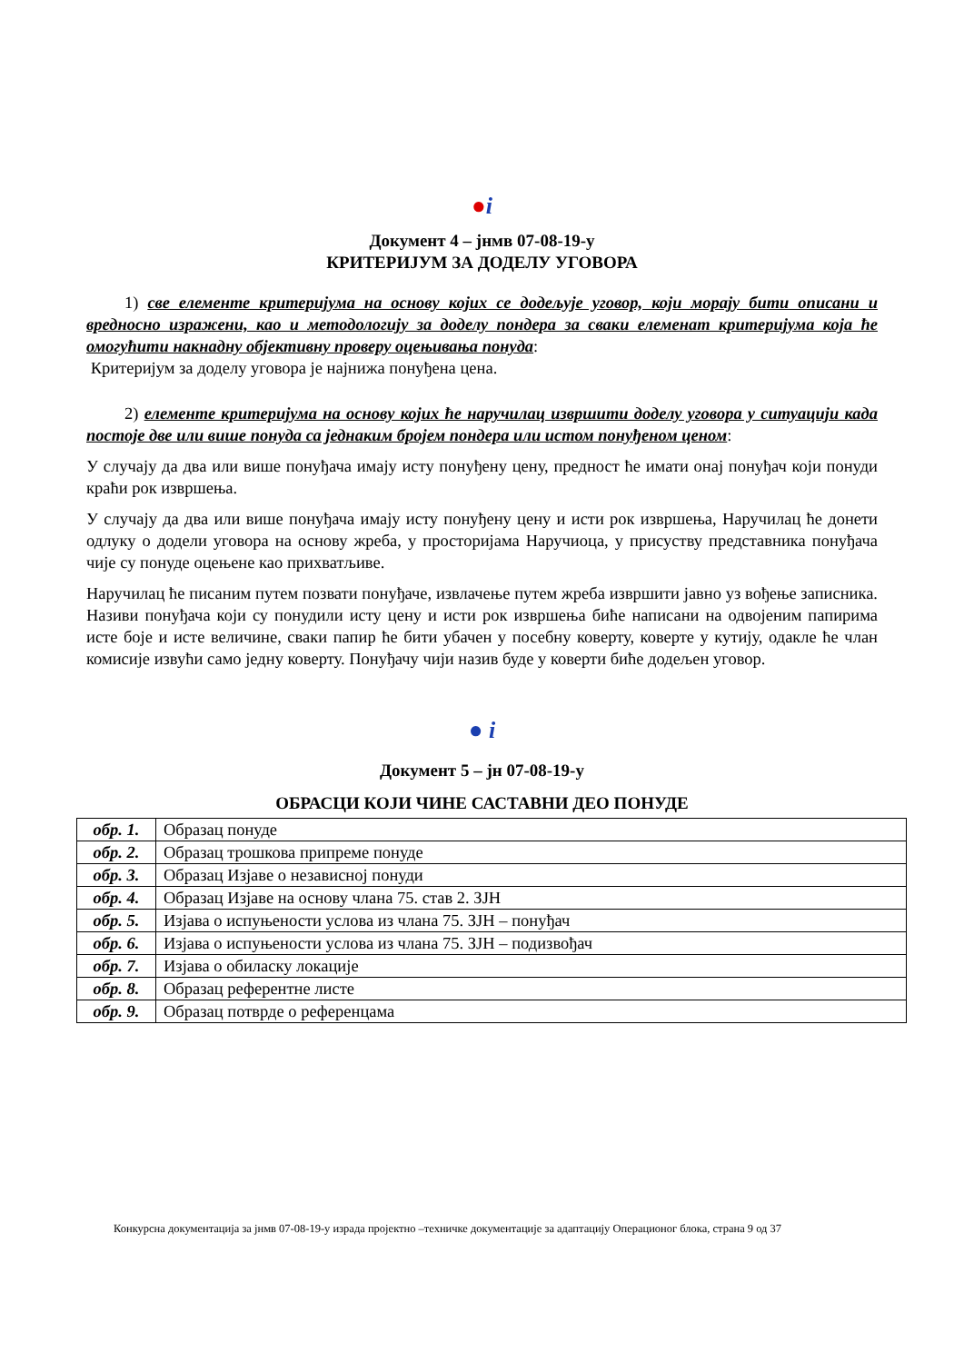●i
Документ 4 – јнмв 07-08-19-у
КРИТЕРИЈУМ ЗА ДОДЕЛУ УГОВОРА
1) све елементе критеријума на основу којих се додељује уговор, који морају бити описани и вредносно изражени, као и методологију за доделу пондера за сваки елеменат критеријума која ће омогућити накнадну објективну проверу оцењивања понуда:
Критеријум за доделу уговора је најнижа понуђена цена.
2) елементе критеријума на основу којих ће наручилац извршити доделу уговора у ситуацији када постоје две или више понуда са једнаким бројем пондера или истом понуђеном ценом:
У случају да два или више понуђача имају исту понуђену цену, предност ће имати онај понуђач који понуди краћи рок извршења.
У случају да два или више понуђача имају исту понуђену цену и исти рок извршења, Наручилац ће донети одлуку о додели уговора на основу жреба, у просторијама Наручиоца, у присуству представника понуђача чије су понуде оцењене као прихватљиве.
Наручилац ће писаним путем позвати понуђаче, извлачење путем жреба извршити јавно уз вођење записника. Називи понуђача који су понудили исту цену и исти рок извршења биће написани на одвојеним папирима исте боје и исте величине, сваки папир ће бити убачен у посебну коверту, коверте у кутију, одакле ће члан комисије извући само једну коверту. Понуђачу чији назив буде у коверти биће додељен уговор.
● i
Документ 5 – јн 07-08-19-у
ОБРАСЦИ КОЈИ ЧИНЕ САСТАВНИ ДЕО ПОНУДЕ
| обр. 1. | Образац понуде |
| обр. 2. | Образац трошкова припреме понуде |
| обр. 3. | Образац Изјаве о независној понуди |
| обр. 4. | Образац Изјаве на основу члана 75. став 2. ЗЈН |
| обр. 5. | Изјава о испуњености услова из члана 75. ЗЈН – понуђач |
| обр. 6. | Изјава о испуњености услова из члана 75. ЗЈН – подизвођач |
| обр. 7. | Изјава о обиласку локације |
| обр. 8. | Образац референтне листе |
| обр. 9. | Образац потврде о референцама |
Конкурсна документација за јнмв 07-08-19-у израда пројектно –техничке документације за адаптацију Операционог блока, страна 9 од 37